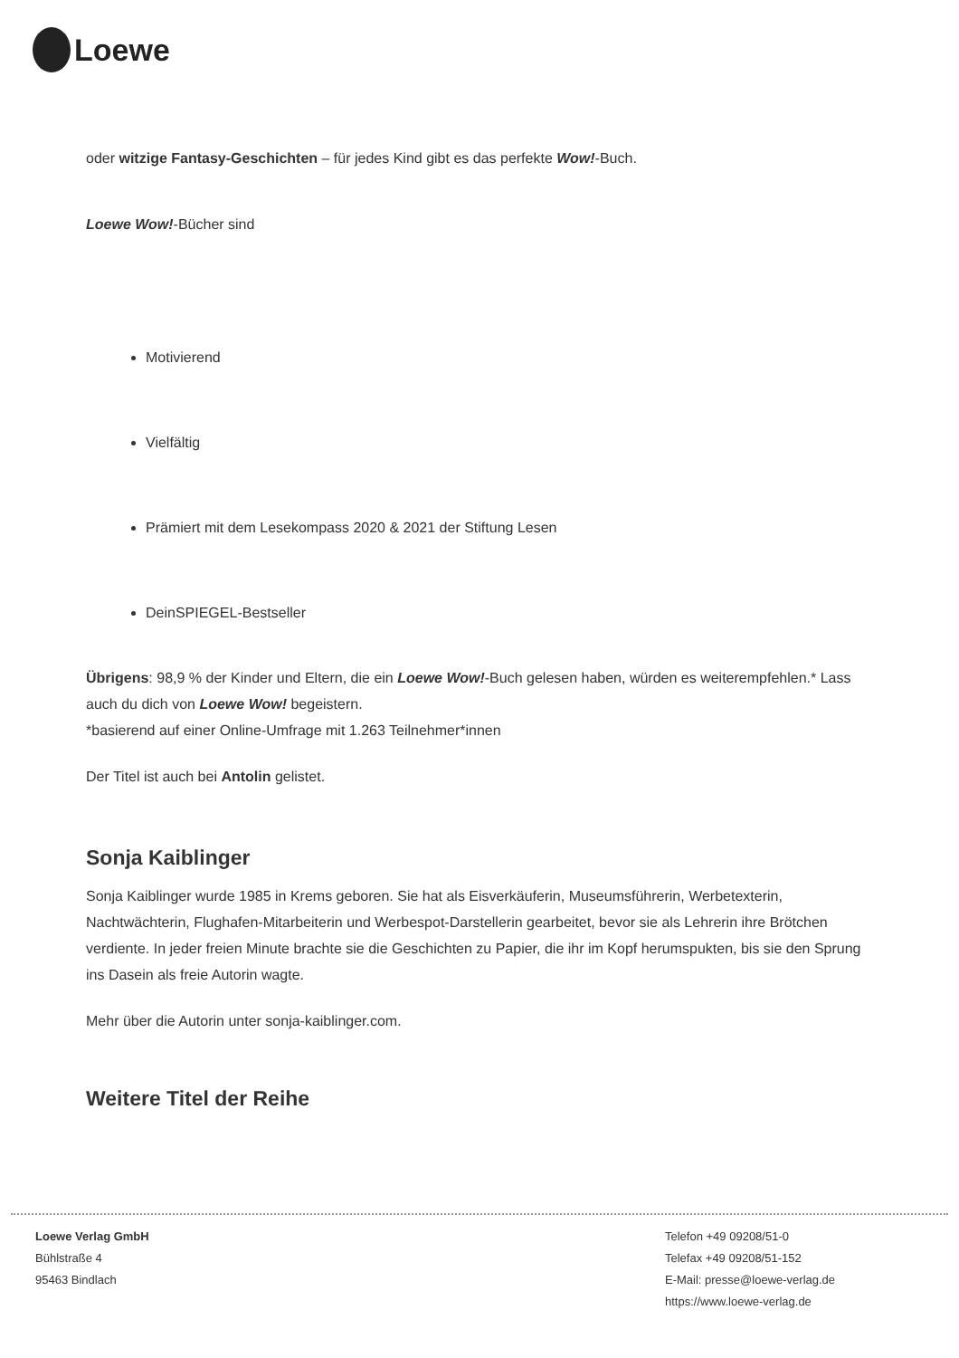Loewe
oder witzige Fantasy-Geschichten – für jedes Kind gibt es das perfekte Wow!-Buch.
Loewe Wow!-Bücher sind
Motivierend
Vielfältig
Prämiert mit dem Lesekompass 2020 & 2021 der Stiftung Lesen
DeinSPIEGEL-Bestseller
Übrigens: 98,9 % der Kinder und Eltern, die ein Loewe Wow!-Buch gelesen haben, würden es weiterempfehlen.* Lass auch du dich von Loewe Wow! begeistern.
*basierend auf einer Online-Umfrage mit 1.263 Teilnehmer*innen
Der Titel ist auch bei Antolin gelistet.
Sonja Kaiblinger
Sonja Kaiblinger wurde 1985 in Krems geboren. Sie hat als Eisverkäuferin, Museumsführerin, Werbetexterin, Nachtwächterin, Flughafen-Mitarbeiterin und Werbespot-Darstellerin gearbeitet, bevor sie als Lehrerin ihre Brötchen verdiente. In jeder freien Minute brachte sie die Geschichten zu Papier, die ihr im Kopf herumspukten, bis sie den Sprung ins Dasein als freie Autorin wagte.
Mehr über die Autorin unter sonja-kaiblinger.com.
Weitere Titel der Reihe
Loewe Verlag GmbH
Bühlstraße 4
95463 Bindlach
Telefon +49 09208/51-0
Telefax +49 09208/51-152
E-Mail: presse@loewe-verlag.de
https://www.loewe-verlag.de